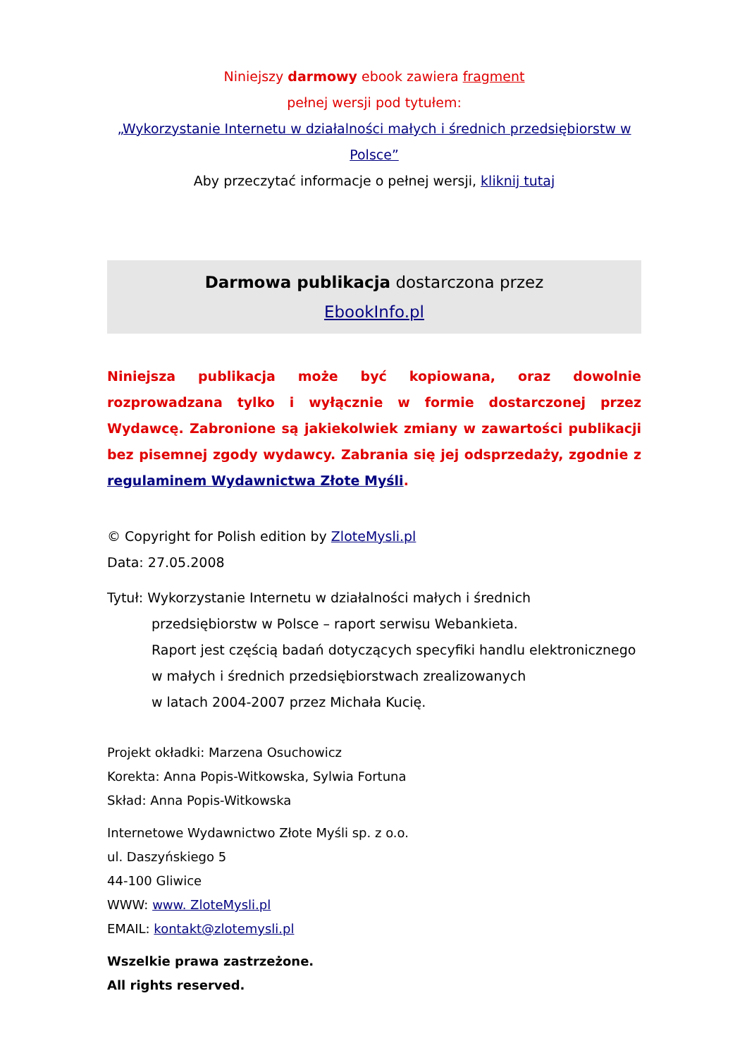Niniejszy darmowy ebook zawiera fragment
pełnej wersji pod tytułem:
„Wykorzystanie Internetu w działalności małych i średnich przedsiębiorstw w Polsce”
Aby przeczytać informacje o pełnej wersji, kliknij tutaj
Darmowa publikacja dostarczona przez
EbookInfo.pl
Niniejsza publikacja może być kopiowana, oraz dowolnie rozprowadzana tylko i wyłącznie w formie dostarczonej przez Wydawcę. Zabronione są jakiekolwiek zmiany w zawartości publikacji bez pisemnej zgody wydawcy. Zabrania się jej odsprzedaży, zgodnie z regulaminem Wydawnictwa Złote Myśli.
© Copyright for Polish edition by ZloteMysli.pl
Data: 27.05.2008
Tytuł: Wykorzystanie Internetu w działalności małych i średnich
przedsiębiorstw w Polsce – raport serwisu Webankieta.
Raport jest częścią badań dotyczących specyfiki handlu elektronicznego w małych i średnich przedsiębiorstwach zrealizowanych
w latach 2004-2007 przez Michała Kucię.
Projekt okładki: Marzena Osuchowicz
Korekta: Anna Popis-Witkowska, Sylwia Fortuna
Skład: Anna Popis-Witkowska
Internetowe Wydawnictwo Złote Myśli sp. z o.o.
ul. Daszyńskiego 5
44-100 Gliwice
WWW: www. ZloteMysli.pl
EMAIL: kontakt@zlotemysli.pl
Wszelkie prawa zastrzeżone.
All rights reserved.